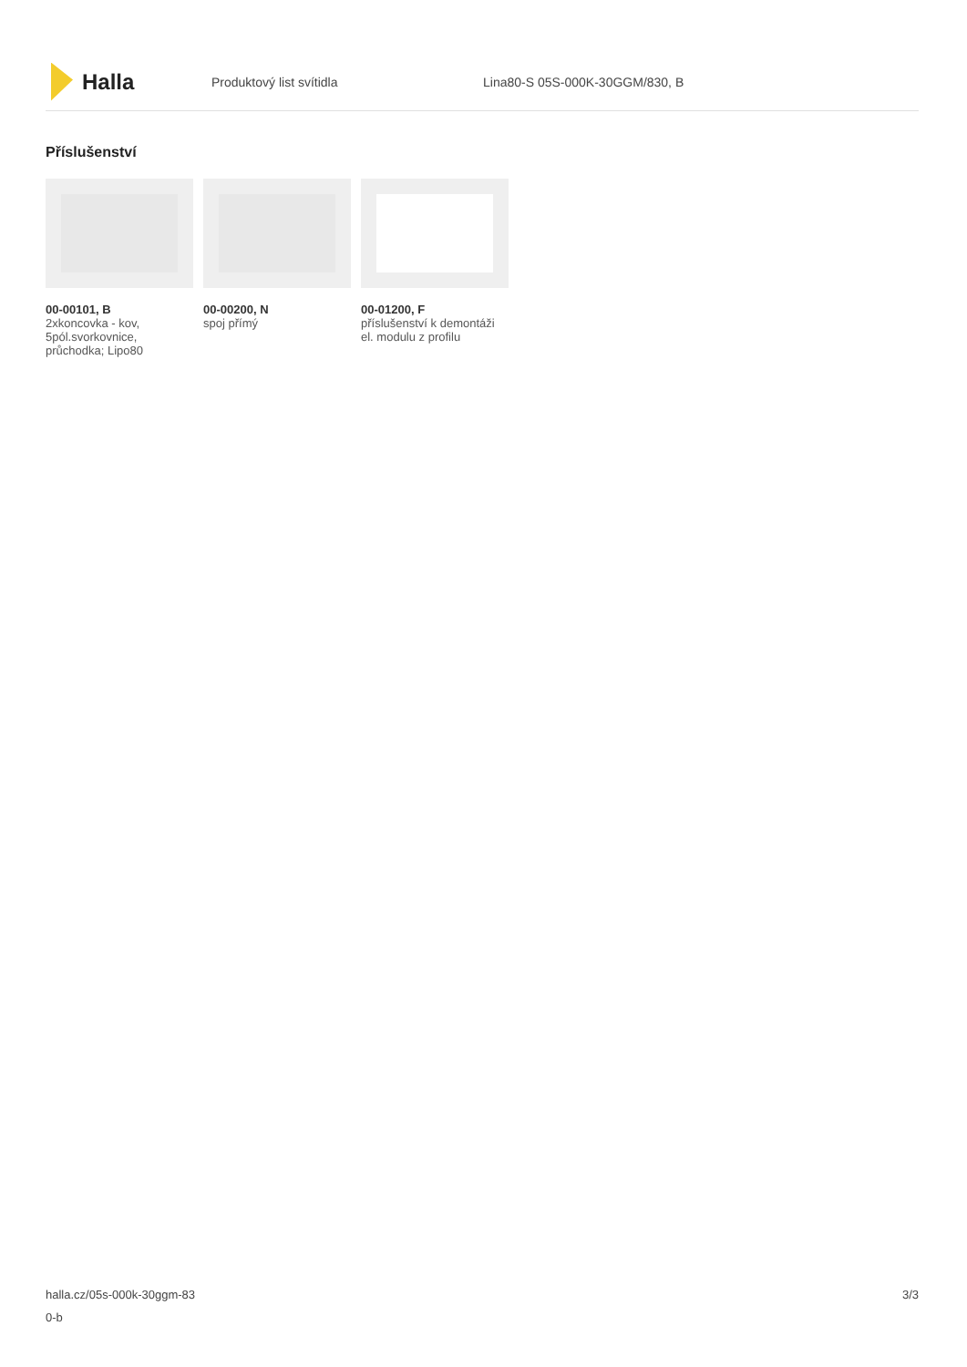Halla
Produktový list svítidla Lina80-S 05S-000K-30GGM/830, B
Příslušenství
00-00101, B
2xkoncovka - kov, 5pól.svorkovnice, průchodka; Lipo80
00-00200, N
spoj přímý
00-01200, F
příslušenství k demontáži el. modulu z profilu
halla.cz/05s-000k-30ggm-83
0-b
3/3